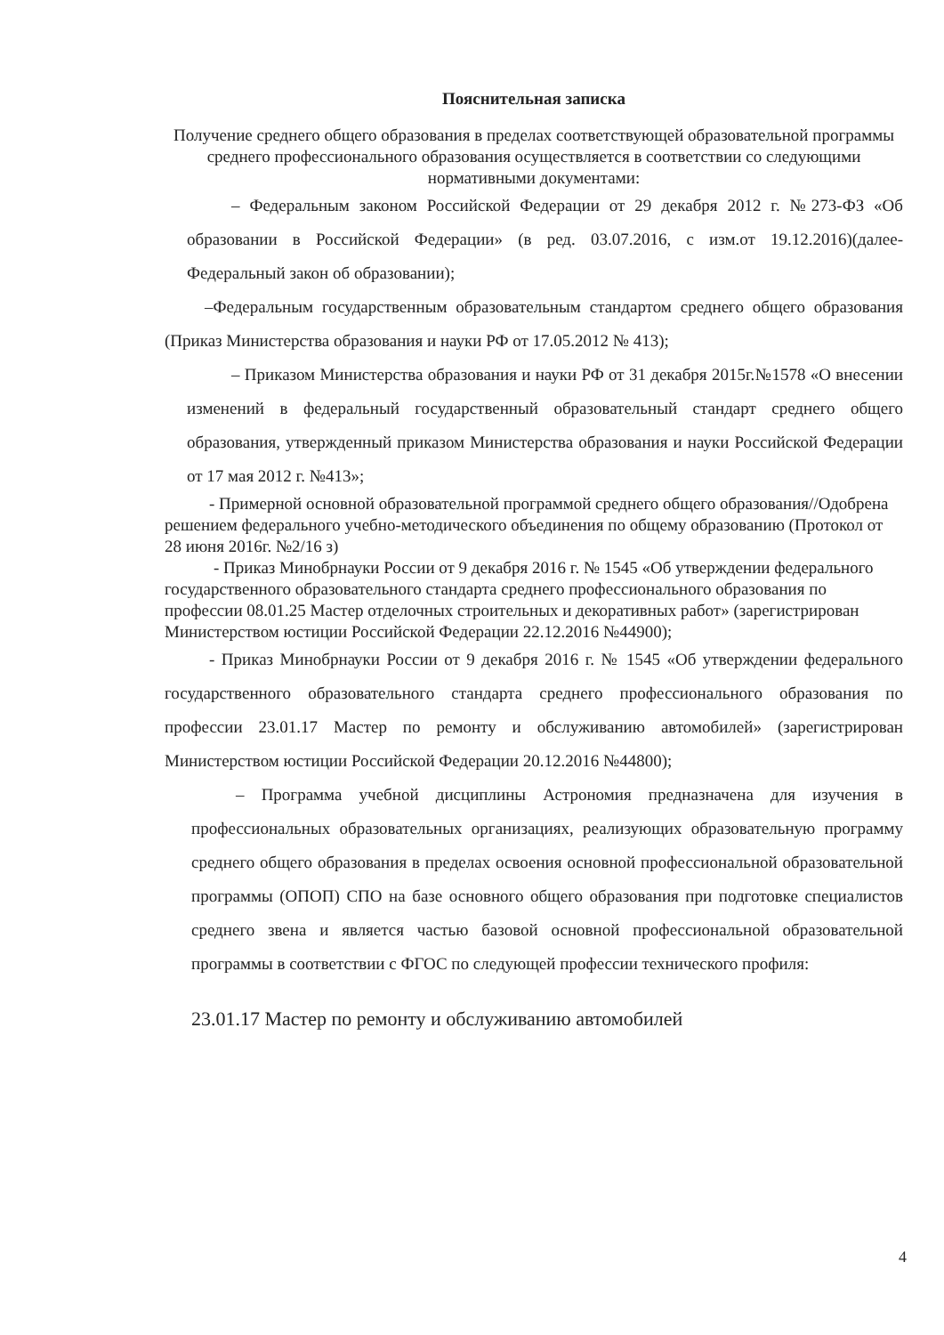Пояснительная записка
Получение среднего общего образования в пределах соответствующей образовательной программы среднего профессионального образования осуществляется в соответствии со следующими нормативными документами:
– Федеральным законом Российской Федерации от 29 декабря 2012 г. №273-ФЗ «Об образовании в Российской Федерации» (в ред. 03.07.2016, с изм.от 19.12.2016)(далее- Федеральный закон об образовании);
–Федеральным государственным образовательным стандартом среднего общего образования (Приказ Министерства образования и науки РФ от 17.05.2012 № 413);
– Приказом Министерства образования и науки РФ от 31 декабря 2015г.№1578 «О внесении изменений в федеральный государственный образовательный стандарт среднего общего образования, утвержденный приказом Министерства образования и науки Российской Федерации от 17 мая 2012 г. №413»;
- Примерной основной образовательной программой среднего общего образования//Одобрена решением федерального учебно-методического объединения по общему образованию (Протокол от 28 июня 2016г. №2/16 з)
- Приказ Минобрнауки России от 9 декабря 2016 г. № 1545 «Об утверждении федерального государственного образовательного стандарта среднего профессионального образования по профессии 08.01.25 Мастер отделочных строительных и декоративных работ» (зарегистрирован Министерством юстиции Российской Федерации 22.12.2016 №44900);
- Приказ Минобрнауки России от 9 декабря 2016 г. № 1545 «Об утверждении федерального государственного образовательного стандарта среднего профессионального образования по профессии 23.01.17 Мастер по ремонту и обслуживанию автомобилей» (зарегистрирован Министерством юстиции Российской Федерации 20.12.2016 №44800);
– Программа учебной дисциплины Астрономия предназначена для изучения в профессиональных образовательных организациях, реализующих образовательную программу среднего общего образования в пределах освоения основной профессиональной образовательной программы (ОПОП) СПО на базе основного общего образования при подготовке специалистов среднего звена и является частью базовой основной профессиональной образовательной программы в соответствии с ФГОС по следующей профессии технического профиля:
23.01.17 Мастер по ремонту и обслуживанию автомобилей
4